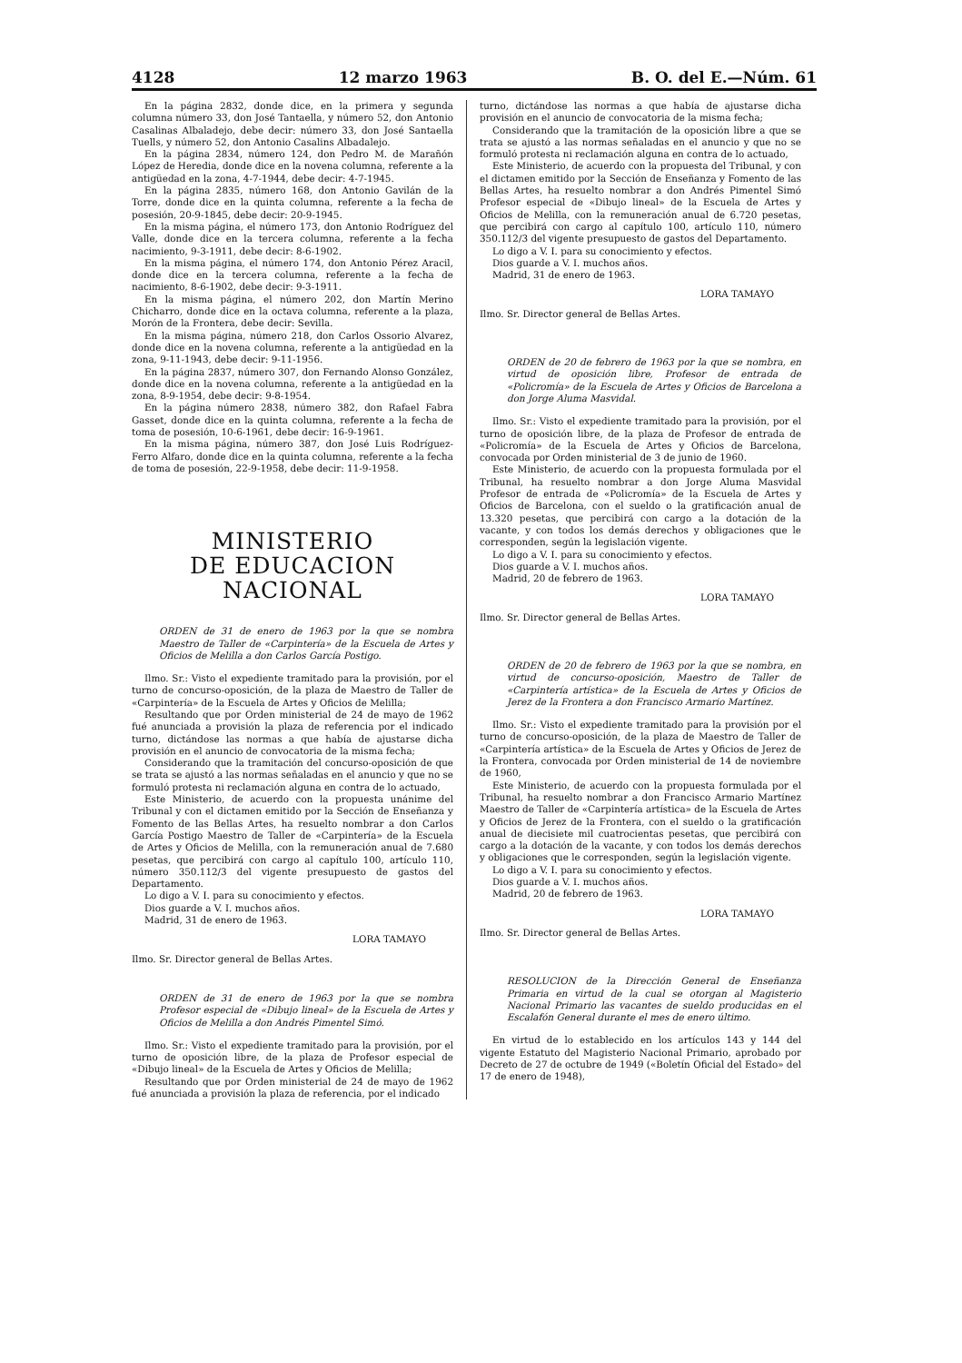4128 12 marzo 1963 B. O. del E.—Núm. 61
En la página 2832, donde dice, en la primera y segunda columna número 33, don José Tantaella, y número 52, don Antonio Casalinas Albaladejo, debe decir: número 33, don José Santaella Tuells, y número 52, don Antonio Casalins Albadalejo.
En la página 2834, número 124, don Pedro M. de Marañón López de Heredia, donde dice en la novena columna, referente a la antigüedad en la zona, 4-7-1944, debe decir: 4-7-1945.
En la página 2835, número 168, don Antonio Gavilán de la Torre, donde dice en la quinta columna, referente a la fecha de posesión, 20-9-1845, debe decir: 20-9-1945.
En la misma página, el número 173, don Antonio Rodríguez del Valle, donde dice en la tercera columna, referente a la fecha nacimiento, 9-3-1911, debe decir: 8-6-1902.
En la misma página, el número 174, don Antonio Pérez Aracil, donde dice en la tercera columna, referente a la fecha de nacimiento, 8-6-1902, debe decir: 9-3-1911.
En la misma página, el número 202, don Martín Merino Chicharro, donde dice en la octava columna, referente a la plaza, Morón de la Frontera, debe decir: Sevilla.
En la misma página, número 218, don Carlos Ossorio Alvarez, donde dice en la novena columna, referente a la antigüedad en la zona, 9-11-1943, debe decir: 9-11-1956.
En la página 2837, número 307, don Fernando Alonso González, donde dice en la novena columna, referente a la antigüedad en la zona, 8-9-1954, debe decir: 9-8-1954.
En la página número 2838, número 382, don Rafael Fabra Gasset, donde dice en la quinta columna, referente a la fecha de toma de posesión, 10-6-1961, debe decir: 16-9-1961.
En la misma página, número 387, don José Luis Rodríguez-Ferro Alfaro, donde dice en la quinta columna, referente a la fecha de toma de posesión, 22-9-1958, debe decir: 11-9-1958.
MINISTERIO
DE EDUCACION NACIONAL
ORDEN de 31 de enero de 1963 por la que se nombra Maestro de Taller de «Carpintería» de la Escuela de Artes y Oficios de Melilla a don Carlos García Postigo.
Ilmo. Sr.: Visto el expediente tramitado para la provisión, por el turno de concurso-oposición, de la plaza de Maestro de Taller de «Carpintería» de la Escuela de Artes y Oficios de Melilla;
Resultando que por Orden ministerial de 24 de mayo de 1962 fué anunciada a provisión la plaza de referencia por el indicado turno, dictándose las normas a que había de ajustarse dicha provisión en el anuncio de convocatoria de la misma fecha;
Considerando que la tramitación del concurso-oposición de que se trata se ajustó a las normas señaladas en el anuncio y que no se formuló protesta ni reclamación alguna en contra de lo actuado,
Este Ministerio, de acuerdo con la propuesta unánime del Tribunal y con el dictamen emitido por la Sección de Enseñanza y Fomento de las Bellas Artes, ha resuelto nombrar a don Carlos García Postigo Maestro de Taller de «Carpintería» de la Escuela de Artes y Oficios de Melilla, con la remuneración anual de 7.680 pesetas, que percibirá con cargo al capítulo 100, artículo 110, número 350.112/3 del vigente presupuesto de gastos del Departamento.
Lo digo a V. I. para su conocimiento y efectos.
Dios guarde a V. I. muchos años.
Madrid, 31 de enero de 1963.
LORA TAMAYO
Ilmo. Sr. Director general de Bellas Artes.
ORDEN de 31 de enero de 1963 por la que se nombra Profesor especial de «Dibujo lineal» de la Escuela de Artes y Oficios de Melilla a don Andrés Pimentel Simó.
Ilmo. Sr.: Visto el expediente tramitado para la provisión, por el turno de oposición libre, de la plaza de Profesor especial de «Dibujo lineal» de la Escuela de Artes y Oficios de Melilla;
Resultando que por Orden ministerial de 24 de mayo de 1962 fué anunciada a provisión la plaza de referencia, por el indicado
turno, dictándose las normas a que había de ajustarse dicha provisión en el anuncio de convocatoria de la misma fecha;
Considerando que la tramitación de la oposición libre a que se trata se ajustó a las normas señaladas en el anuncio y que no se formuló protesta ni reclamación alguna en contra de lo actuado,
Este Ministerio, de acuerdo con la propuesta del Tribunal, y con el dictamen emitido por la Sección de Enseñanza y Fomento de las Bellas Artes, ha resuelto nombrar a don Andrés Pimentel Simó Profesor especial de «Dibujo lineal» de la Escuela de Artes y Oficios de Melilla, con la remuneración anual de 6.720 pesetas, que percibirá con cargo al capítulo 100, artículo 110, número 350.112/3 del vigente presupuesto de gastos del Departamento.
Lo digo a V. I. para su conocimiento y efectos.
Dios guarde a V. I. muchos años.
Madrid, 31 de enero de 1963.
LORA TAMAYO
Ilmo. Sr. Director general de Bellas Artes.
ORDEN de 20 de febrero de 1963 por la que se nombra, en virtud de oposición libre, Profesor de entrada de «Policromía» de la Escuela de Artes y Oficios de Barcelona a don Jorge Aluma Masvidal.
Ilmo. Sr.: Visto el expediente tramitado para la provisión, por el turno de oposición libre, de la plaza de Profesor de entrada de «Policromía» de la Escuela de Artes y Oficios de Barcelona, convocada por Orden ministerial de 3 de junio de 1960.
Este Ministerio, de acuerdo con la propuesta formulada por el Tribunal, ha resuelto nombrar a don Jorge Aluma Masvidal Profesor de entrada de «Policromía» de la Escuela de Artes y Oficios de Barcelona, con el sueldo o la gratificación anual de 13.320 pesetas, que percibirá con cargo a la dotación de la vacante, y con todos los demás derechos y obligaciones que le corresponden, según la legislación vigente.
Lo digo a V. I. para su conocimiento y efectos.
Dios guarde a V. I. muchos años.
Madrid, 20 de febrero de 1963.
LORA TAMAYO
Ilmo. Sr. Director general de Bellas Artes.
ORDEN de 20 de febrero de 1963 por la que se nombra, en virtud de concurso-oposición, Maestro de Taller de «Carpintería artística» de la Escuela de Artes y Oficios de Jerez de la Frontera a don Francisco Armario Martínez.
Ilmo. Sr.: Visto el expediente tramitado para la provisión por el turno de concurso-oposición, de la plaza de Maestro de Taller de «Carpintería artística» de la Escuela de Artes y Oficios de Jerez de la Frontera, convocada por Orden ministerial de 14 de noviembre de 1960,
Este Ministerio, de acuerdo con la propuesta formulada por el Tribunal, ha resuelto nombrar a don Francisco Armario Martínez Maestro de Taller de «Carpintería artística» de la Escuela de Artes y Oficios de Jerez de la Frontera, con el sueldo o la gratificación anual de diecisiete mil cuatrocientas pesetas, que percibirá con cargo a la dotación de la vacante, y con todos los demás derechos y obligaciones que le corresponden, según la legislación vigente.
Lo digo a V. I. para su conocimiento y efectos.
Dios guarde a V. I. muchos años.
Madrid, 20 de febrero de 1963.
LORA TAMAYO
Ilmo. Sr. Director general de Bellas Artes.
RESOLUCION de la Dirección General de Enseñanza Primaria en virtud de la cual se otorgan al Magisterio Nacional Primario las vacantes de sueldo producidas en el Escalafón General durante el mes de enero último.
En virtud de lo establecido en los artículos 143 y 144 del vigente Estatuto del Magisterio Nacional Primario, aprobado por Decreto de 27 de octubre de 1949 («Boletín Oficial del Estado» del 17 de enero de 1948),